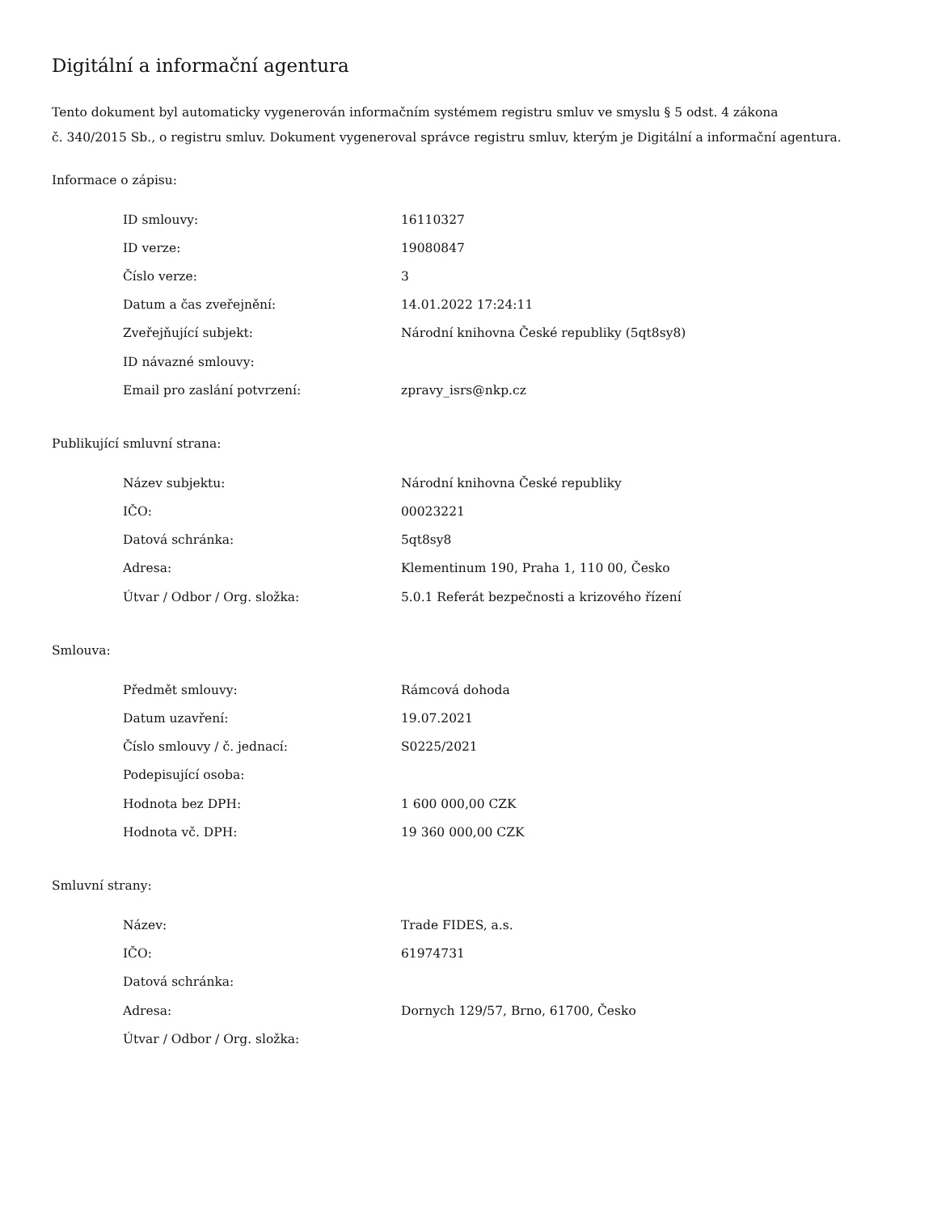Digitální a informační agentura
Tento dokument byl automaticky vygenerován informačním systémem registru smluv ve smyslu § 5 odst. 4 zákona
č. 340/2015 Sb., o registru smluv. Dokument vygeneroval správce registru smluv, kterým je Digitální a informační agentura.
Informace o zápisu:
| ID smlouvy: | 16110327 |
| ID verze: | 19080847 |
| Číslo verze: | 3 |
| Datum a čas zveřejnění: | 14.01.2022 17:24:11 |
| Zveřejňující subjekt: | Národní knihovna České republiky (5qt8sy8) |
| ID návazné smlouvy: | |
| Email pro zaslání potvrzení: | zpravy_isrs@nkp.cz |
Publikující smluvní strana:
| Název subjektu: | Národní knihovna České republiky |
| IČO: | 00023221 |
| Datová schránka: | 5qt8sy8 |
| Adresa: | Klementinum 190, Praha 1, 110 00, Česko |
| Útvar / Odbor / Org. složka: | 5.0.1 Referát bezpečnosti a krizového řízení |
Smlouva:
| Předmět smlouvy: | Rámcová dohoda |
| Datum uzavření: | 19.07.2021 |
| Číslo smlouvy / č. jednací: | S0225/2021 |
| Podepisující osoba: | |
| Hodnota bez DPH: | 1 600 000,00 CZK |
| Hodnota vč. DPH: | 19 360 000,00 CZK |
Smluvní strany:
| Název: | Trade FIDES, a.s. |
| IČO: | 61974731 |
| Datová schránka: | |
| Adresa: | Dornych 129/57, Brno, 61700, Česko |
| Útvar / Odbor / Org. složka: | |